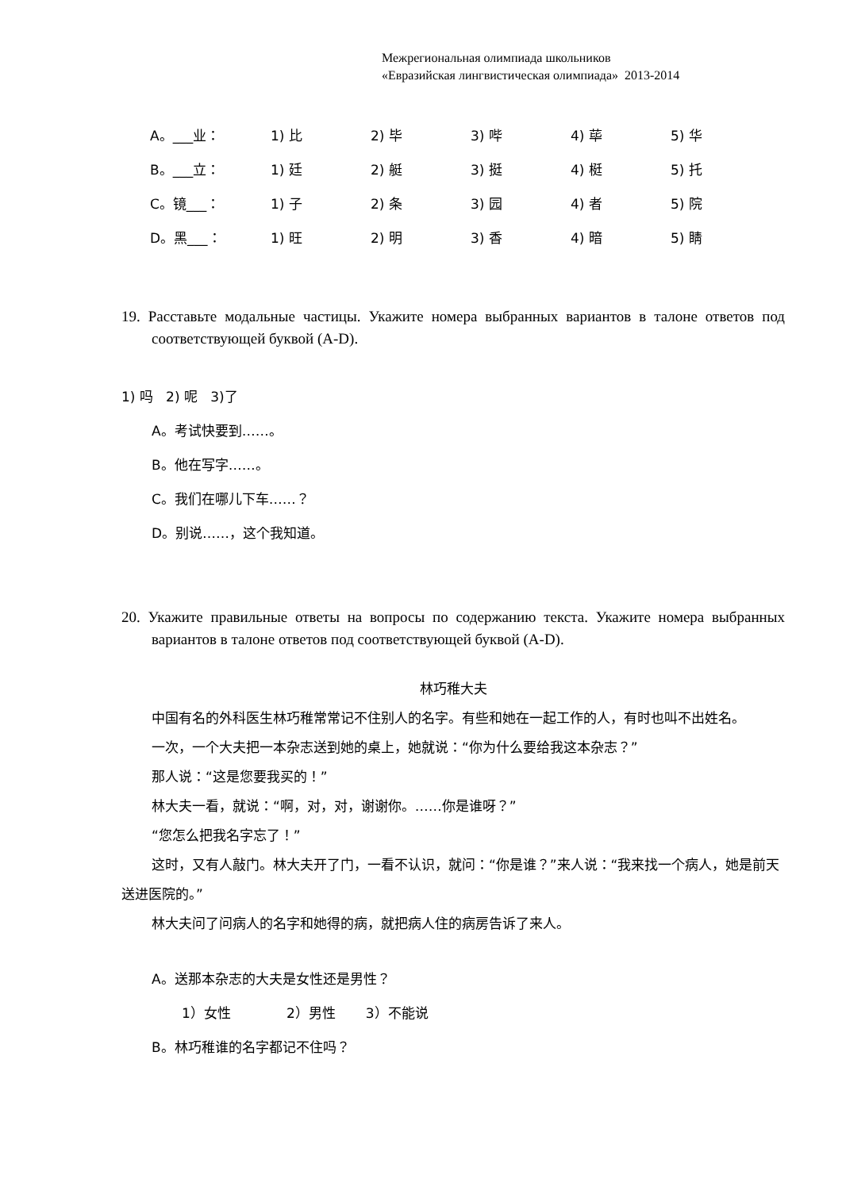Межрегиональная олимпиада школьников
«Евразийская лингвистическая олимпиада» 2013-2014
| A。___业： | 1) 比 | 2) 毕 | 3) 哔 | 4) 荜 | 5) 华 |
| B。___立： | 1) 廷 | 2) 艇 | 3) 挺 | 4) 梃 | 5) 托 |
| C。镜___： | 1) 子 | 2) 条 | 3) 园 | 4) 者 | 5) 院 |
| D。黑___： | 1) 旺 | 2) 明 | 3) 香 | 4) 暗 | 5) 睛 |
19. Расставьте модальные частицы. Укажите номера выбранных вариантов в талоне ответов под соответствующей буквой (A-D).
1) 吗 2) 呢 3)了
A。考试快要到……。
B。他在写字……。
C。我们在哪儿下车……？
D。别说……，这个我知道。
20. Укажите правильные ответы на вопросы по содержанию текста. Укажите номера выбранных вариантов в талоне ответов под соответствующей буквой (A-D).
林巧稚大夫
中国有名的外科医生林巧稚常常记不住别人的名字。有些和她在一起工作的人，有时也叫不出姓名。
一次，一个大夫把一本杂志送到她的桌上，她就说：“你为什么要给我这本杂志？”
那人说：“这是您要我买的！”
林大夫一看，就说：“啊，对，对，谢谢你。……你是谁呀？”
“您怎么把我名字忘了！”
这时，又有人敲门。林大夫开了门，一看不认识，就问：“你是谁？”来人说：“我来找一个病人，她是前天送进医院的。”
林大夫问了问病人的名字和她得的病，就把病人住的病房告诉了来人。
A。送那本杂志的大夫是女性还是男性？
1）女性 2）男性 3）不能说
B。林巧稚谁的名字都记不住吗？